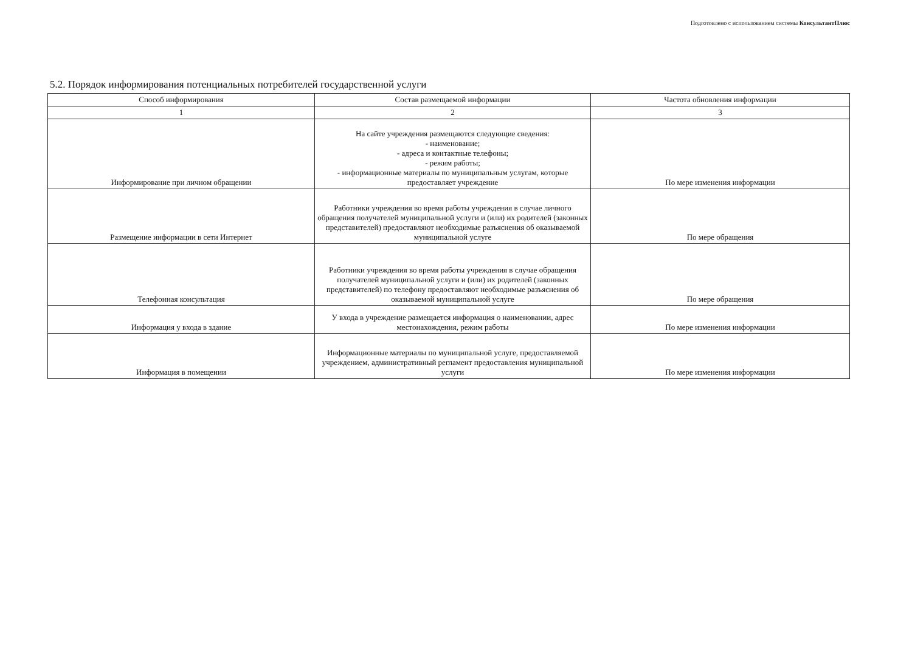Подготовлено с использованием системы КонсультантПлюс
5.2. Порядок информирования потенциальных потребителей государственной услуги
| Способ информирования | Состав размещаемой информации | Частота обновления информации |
| --- | --- | --- |
| 1 | 2 | 3 |
| Информирование при личном обращении | На сайте учреждения размещаются следующие сведения: - наименование; - адреса и контактные телефоны; - режим работы; - информационные материалы по муниципальным услугам, которые предоставляет учреждение | По мере изменения информации |
| Размещение информации в сети Интернет | Работники учреждения во время работы учреждения в случае личного обращения получателей муниципальной услуги и (или) их родителей (законных представителей) предоставляют необходимые разъяснения об оказываемой муниципальной услуге | По мере обращения |
| Телефонная консультация | Работники учреждения во время работы учреждения в случае обращения получателей муниципальной услуги и (или) их родителей (законных представителей) по телефону предоставляют необходимые разъяснения об оказываемой муниципальной услуге | По мере обращения |
| Информация у входа в здание | У входа в учреждение размещается информация о наименовании, адрес местонахождения, режим работы | По мере изменения информации |
| Информация в помещении | Информационные материалы по муниципальной услуге, предоставляемой учреждением, административный регламент предоставления муниципальной услуги | По мере изменения информации |